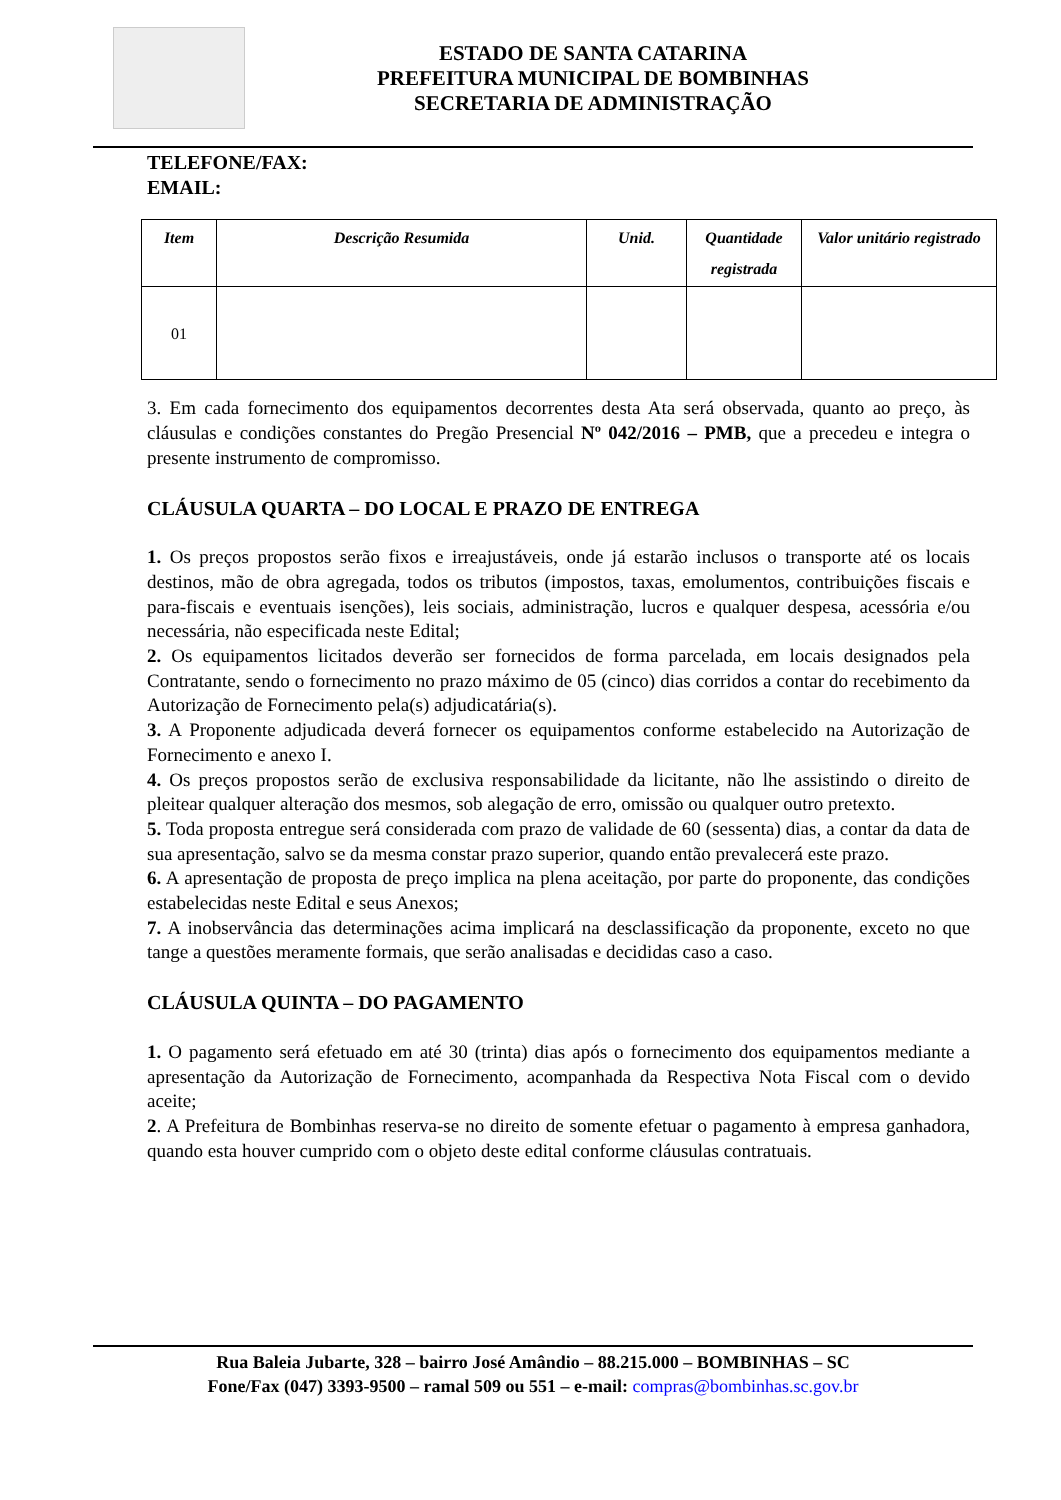ESTADO DE SANTA CATARINA
PREFEITURA MUNICIPAL DE BOMBINHAS
SECRETARIA DE ADMINISTRAÇÃO
TELEFONE/FAX:
EMAIL:
| Item | Descrição Resumida | Unid. | Quantidade registrada | Valor unitário registrado |
| --- | --- | --- | --- | --- |
| 01 | | | | |
3. Em cada fornecimento dos equipamentos decorrentes desta Ata será observada, quanto ao preço, às cláusulas e condições constantes do Pregão Presencial Nº 042/2016 – PMB, que a precedeu e integra o presente instrumento de compromisso.
CLÁUSULA QUARTA – DO LOCAL E PRAZO DE ENTREGA
1. Os preços propostos serão fixos e irreajustáveis, onde já estarão inclusos o transporte até os locais destinos, mão de obra agregada, todos os tributos (impostos, taxas, emolumentos, contribuições fiscais e para-fiscais e eventuais isenções), leis sociais, administração, lucros e qualquer despesa, acessória e/ou necessária, não especificada neste Edital;
2. Os equipamentos licitados deverão ser fornecidos de forma parcelada, em locais designados pela Contratante, sendo o fornecimento no prazo máximo de 05 (cinco) dias corridos a contar do recebimento da Autorização de Fornecimento pela(s) adjudicatária(s).
3. A Proponente adjudicada deverá fornecer os equipamentos conforme estabelecido na Autorização de Fornecimento e anexo I.
4. Os preços propostos serão de exclusiva responsabilidade da licitante, não lhe assistindo o direito de pleitear qualquer alteração dos mesmos, sob alegação de erro, omissão ou qualquer outro pretexto.
5. Toda proposta entregue será considerada com prazo de validade de 60 (sessenta) dias, a contar da data de sua apresentação, salvo se da mesma constar prazo superior, quando então prevalecerá este prazo.
6. A apresentação de proposta de preço implica na plena aceitação, por parte do proponente, das condições estabelecidas neste Edital e seus Anexos;
7. A inobservância das determinações acima implicará na desclassificação da proponente, exceto no que tange a questões meramente formais, que serão analisadas e decididas caso a caso.
CLÁUSULA QUINTA – DO PAGAMENTO
1. O pagamento será efetuado em até 30 (trinta) dias após o fornecimento dos equipamentos mediante a apresentação da Autorização de Fornecimento, acompanhada da Respectiva Nota Fiscal com o devido aceite;
2. A Prefeitura de Bombinhas reserva-se no direito de somente efetuar o pagamento à empresa ganhadora, quando esta houver cumprido com o objeto deste edital conforme cláusulas contratuais.
Rua Baleia Jubarte, 328 – bairro José Amândio – 88.215.000 – BOMBINHAS – SC
Fone/Fax (047) 3393-9500 – ramal 509 ou 551 – e-mail: compras@bombinhas.sc.gov.br